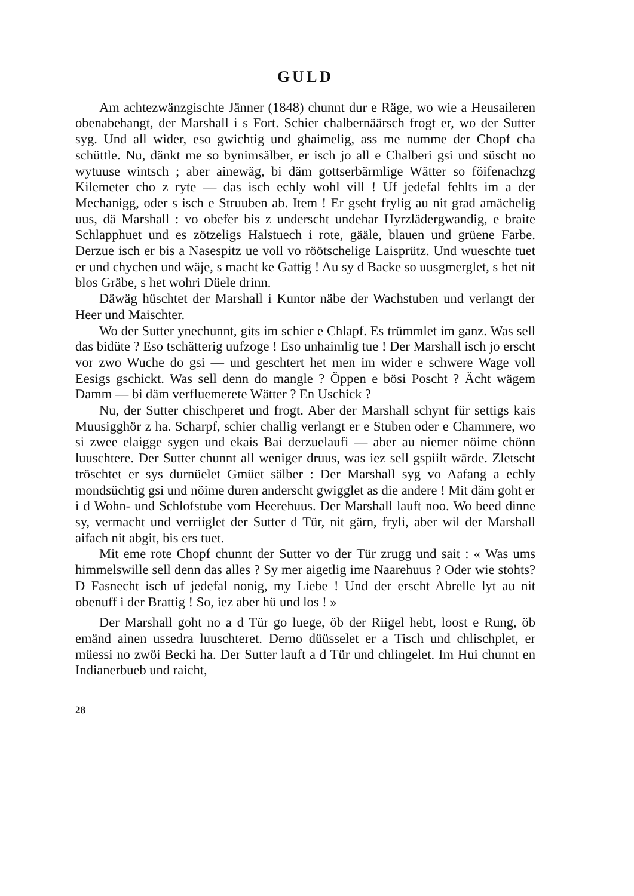GULD
Am achtezwänzgischte Jänner (1848) chunnt dur e Räge, wo wie a Heusaileren obenabehangt, der Marshall i s Fort. Schier chalbernäärsch frogt er, wo der Sutter syg. Und all wider, eso gwichtig und ghaimelig, ass me numme der Chopf cha schüttle. Nu, dänkt me so bynimsälber, er isch jo all e Chalberi gsi und süscht no wytuuse wintsch ; aber ainewäg, bi däm gottserbärmlige Wätter so föifenachzg Kilemeter cho z ryte — das isch echly wohl vill ! Uf jedefal fehlts im a der Mechanigg, oder s isch e Struuben ab. Item ! Er gseht frylig au nit grad amächelig uus, dä Marshall : vo obefer bis z underscht undehar Hyrzlädergwandig, e braite Schlapphuet und es zötzeligs Halstuech i rote, gääle, blauen und grüene Farbe. Derzue isch er bis a Nasespitz ue voll vo röötschelige Laisprütz. Und wueschte tuet er und chychen und wäje, s macht ke Gattig ! Au sy d Backe so uusgmerglet, s het nit blos Gräbe, s het wohri Düele drinn.
Däwäg hüschtet der Marshall i Kuntor näbe der Wachstuben und verlangt der Heer und Maischter.
Wo der Sutter ynechunnt, gits im schier e Chlapf. Es trümmlet im ganz. Was sell das bidüte ? Eso tschätterig uufzoge ! Eso unhaimlig tue ! Der Marshall isch jo erscht vor zwo Wuche do gsi — und geschtert het men im wider e schwere Wage voll Eesigs gschickt. Was sell denn do mangle ? Öppen e bösi Poscht ? Ächt wägem Damm — bi däm verfluemerete Wätter ? En Uschick ?
Nu, der Sutter chischperet und frogt. Aber der Marshall schynt für settigs kais Muusigghör z ha. Scharpf, schier challig verlangt er e Stuben oder e Chammere, wo si zwee elaigge sygen und ekais Bai derzuelaufi — aber au niemer nöime chönn luuschtere. Der Sutter chunnt all weniger druus, was iez sell gspiilt wärde. Zletscht tröschtet er sys durnüelet Gmüet sälber : Der Marshall syg vo Aafang a echly mondsüchtig gsi und nöime duren anderscht gwigglet as die andere ! Mit däm goht er i d Wohn- und Schlofstube vom Heerehuus. Der Marshall lauft noo. Wo beed dinne sy, vermacht und verriiglet der Sutter d Tür, nit gärn, fryli, aber wil der Marshall aifach nit abgit, bis ers tuet.
Mit eme rote Chopf chunnt der Sutter vo der Tür zrugg und sait : « Was ums himmelswille sell denn das alles ? Sy mer aigetlig ime Naarehuus ? Oder wie stohts? D Fasnecht isch uf jedefal nonig, my Liebe ! Und der erscht Abrelle lyt au nit obenuff i der Brattig ! So, iez aber hü und los ! »
Der Marshall goht no a d Tür go luege, öb der Riigel hebt, loost e Rung, öb emänd ainen ussedra luuschteret. Derno düüsselet er a Tisch und chlischplet, er müessi no zwöi Becki ha. Der Sutter lauft a d Tür und chlingelet. Im Hui chunnt en Indianerbueb und raicht,
28